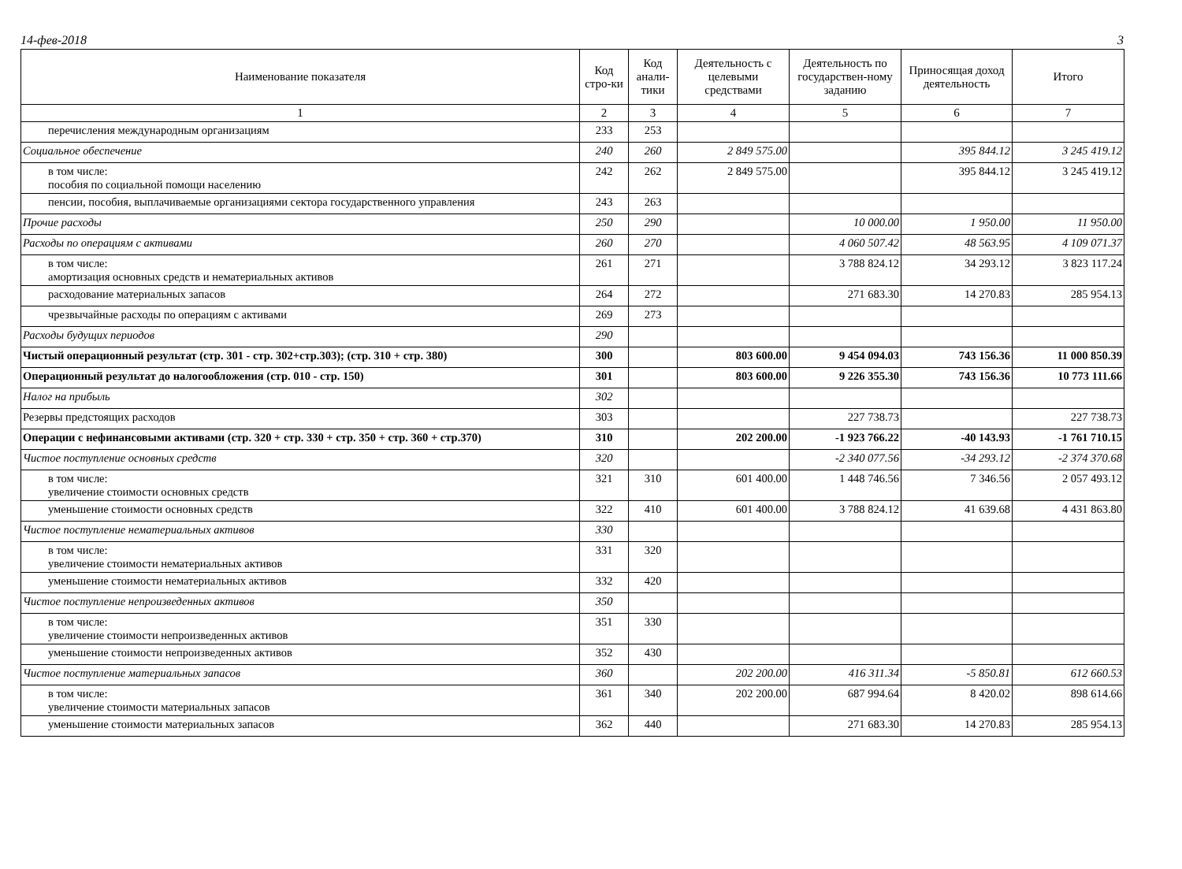14-фев-2018 3
| Наименование показателя | Код стро-ки | Код анали-тики | Деятельность с целевыми средствами | Деятельность по государствен-ному заданию | Приносящая доход деятельность | Итого |
| --- | --- | --- | --- | --- | --- | --- |
| 1 | 2 | 3 | 4 | 5 | 6 | 7 |
| перечисления международным организациям | 233 | 253 | | | | |
| Социальное обеспечение | 240 | 260 | 2 849 575.00 | | 395 844.12 | 3 245 419.12 |
| в том числе: пособия по социальной помощи населению | 242 | 262 | 2 849 575.00 | | 395 844.12 | 3 245 419.12 |
| пенсии, пособия, выплачиваемые организациями сектора государственного управления | 243 | 263 | | | | |
| Прочие расходы | 250 | 290 | | 10 000.00 | 1 950.00 | 11 950.00 |
| Расходы по операциям с активами | 260 | 270 | | 4 060 507.42 | 48 563.95 | 4 109 071.37 |
| в том числе: амортизация основных средств и нематериальных активов | 261 | 271 | | 3 788 824.12 | 34 293.12 | 3 823 117.24 |
| расходование материальных запасов | 264 | 272 | | 271 683.30 | 14 270.83 | 285 954.13 |
| чрезвычайные расходы по операциям с активами | 269 | 273 | | | | |
| Расходы будущих периодов | 290 | | | | | |
| Чистый операционный результат (стр. 301 - стр. 302+стр.303); (стр. 310 + стр. 380) | 300 | | 803 600.00 | 9 454 094.03 | 743 156.36 | 11 000 850.39 |
| Операционный результат до налогообложения (стр. 010 - стр. 150) | 301 | | 803 600.00 | 9 226 355.30 | 743 156.36 | 10 773 111.66 |
| Налог на прибыль | 302 | | | | | |
| Резервы предстоящих расходов | 303 | | | 227 738.73 | | 227 738.73 |
| Операции с нефинансовыми активами (стр. 320 + стр. 330 + стр. 350 + стр. 360 + стр.370) | 310 | | 202 200.00 | -1 923 766.22 | -40 143.93 | -1 761 710.15 |
| Чистое поступление основных средств | 320 | | | -2 340 077.56 | -34 293.12 | -2 374 370.68 |
| в том числе: увеличение стоимости основных средств | 321 | 310 | 601 400.00 | 1 448 746.56 | 7 346.56 | 2 057 493.12 |
| уменьшение стоимости основных средств | 322 | 410 | 601 400.00 | 3 788 824.12 | 41 639.68 | 4 431 863.80 |
| Чистое поступление нематериальных активов | 330 | | | | | |
| в том числе: увеличение стоимости нематериальных активов | 331 | 320 | | | | |
| уменьшение стоимости нематериальных активов | 332 | 420 | | | | |
| Чистое поступление непроизведенных активов | 350 | | | | | |
| в том числе: увеличение стоимости непроизведенных активов | 351 | 330 | | | | |
| уменьшение стоимости непроизведенных активов | 352 | 430 | | | | |
| Чистое поступление материальных запасов | 360 | | 202 200.00 | 416 311.34 | -5 850.81 | 612 660.53 |
| в том числе: увеличение стоимости материальных запасов | 361 | 340 | 202 200.00 | 687 994.64 | 8 420.02 | 898 614.66 |
| уменьшение стоимости материальных запасов | 362 | 440 | | 271 683.30 | 14 270.83 | 285 954.13 |